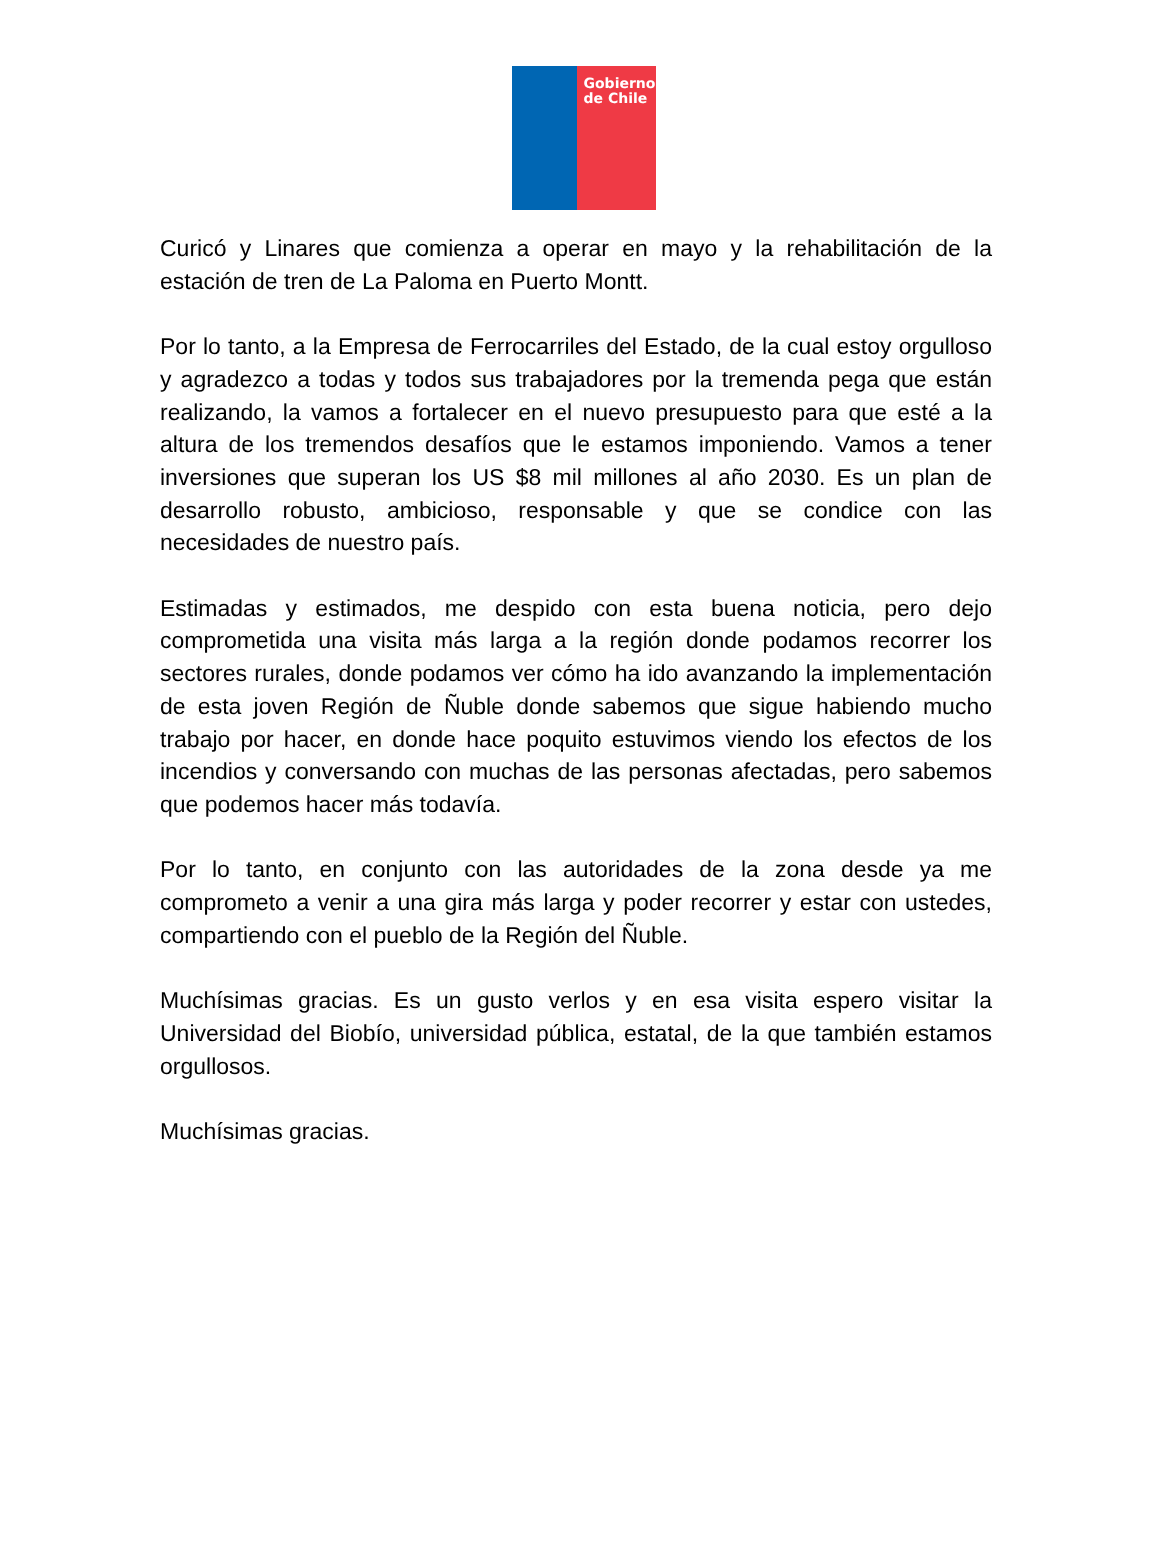Gobierno de Chile
Curicó y Linares que comienza a operar en mayo y la rehabilitación de la estación de tren de La Paloma en Puerto Montt.
Por lo tanto, a la Empresa de Ferrocarriles del Estado, de la cual estoy orgulloso y agradezco a todas y todos sus trabajadores por la tremenda pega que están realizando, la vamos a fortalecer en el nuevo presupuesto para que esté a la altura de los tremendos desafíos que le estamos imponiendo. Vamos a tener inversiones que superan los US $8 mil millones al año 2030. Es un plan de desarrollo robusto, ambicioso, responsable y que se condice con las necesidades de nuestro país.
Estimadas y estimados, me despido con esta buena noticia, pero dejo comprometida una visita más larga a la región donde podamos recorrer los sectores rurales, donde podamos ver cómo ha ido avanzando la implementación de esta joven Región de Ñuble donde sabemos que sigue habiendo mucho trabajo por hacer, en donde hace poquito estuvimos viendo los efectos de los incendios y conversando con muchas de las personas afectadas, pero sabemos que podemos hacer más todavía.
Por lo tanto, en conjunto con las autoridades de la zona desde ya me comprometo a venir a una gira más larga y poder recorrer y estar con ustedes, compartiendo con el pueblo de la Región del Ñuble.
Muchísimas gracias. Es un gusto verlos y en esa visita espero visitar la Universidad del Biobío, universidad pública, estatal, de la que también estamos orgullosos.
Muchísimas gracias.